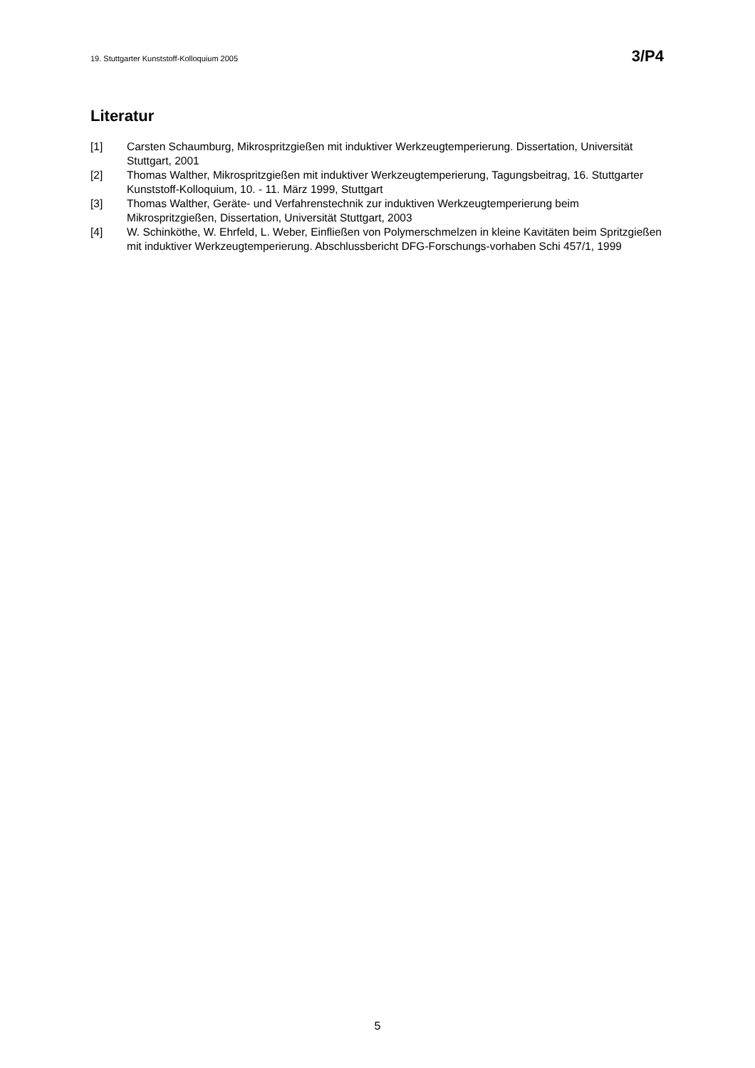19. Stuttgarter Kunststoff-Kolloquium 2005 3/P4
Literatur
[1] Carsten Schaumburg, Mikrospritzgießen mit induktiver Werkzeugtemperierung. Dissertation, Universität Stuttgart, 2001
[2] Thomas Walther, Mikrospritzgießen mit induktiver Werkzeugtemperierung, Tagungsbeitrag, 16. Stuttgarter Kunststoff-Kolloquium, 10. - 11. März 1999, Stuttgart
[3] Thomas Walther, Geräte- und Verfahrenstechnik zur induktiven Werkzeugtemperierung beim Mikrospritzgießen, Dissertation, Universität Stuttgart, 2003
[4] W. Schinköthe, W. Ehrfeld, L. Weber, Einfließen von Polymerschmelzen in kleine Kavitäten beim Spritzgießen mit induktiver Werkzeugtemperierung. Abschlussbericht DFG-Forschungs-vorhaben Schi 457/1, 1999
5